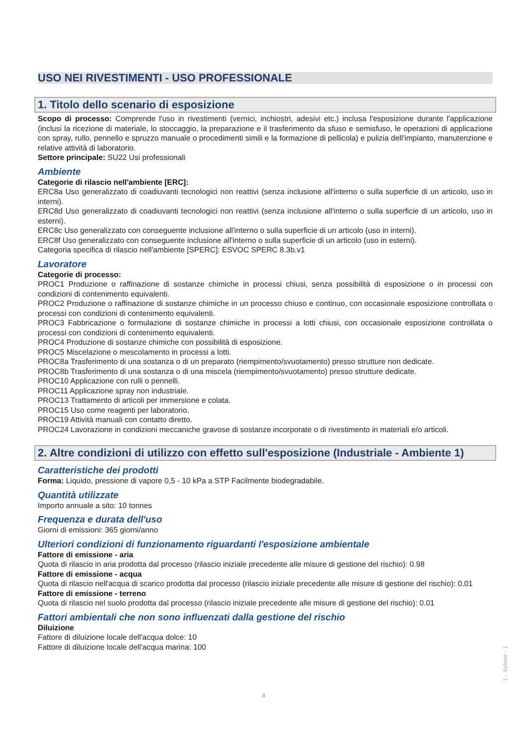USO NEI RIVESTIMENTI - USO PROFESSIONALE
1. Titolo dello scenario di esposizione
Scopo di processo: Comprende l'uso in rivestimenti (vernici, inchiostri, adesivi etc.) inclusa l'esposizione durante l'applicazione (inclusi la ricezione di materiale, lo stoccaggio, la preparazione e il trasferimento da sfuso e semisfuso, le operazioni di applicazione con spray, rullo, pennello e spruzzo manuale o procedimenti simili e la formazione di pellicola) e pulizia dell'impianto, manutenzione e relative attività di laboratorio.
Settore principale: SU22 Usi professionali
Ambiente
Categorie di rilascio nell'ambiente [ERC]:
ERC8a Uso generalizzato di coadiuvanti tecnologici non reattivi (senza inclusione all'interno o sulla superficie di un articolo, uso in interni).
ERC8d Uso generalizzato di coadiuvanti tecnologici non reattivi (senza inclusione all'interno o sulla superficie di un articolo, uso in esterni).
ERC8c Uso generalizzato con conseguente inclusione all'interno o sulla superficie di un articolo (uso in interni).
ERC8f Uso generalizzato con conseguente inclusione all'interno o sulla superficie di un articolo (uso in esterni).
Categoria specifica di rilascio nell'ambiente [SPERC]: ESVOC SPERC 8.3b.v1
Lavoratore
Categorie di processo:
PROC1 Produzione o raffinazione di sostanze chimiche in processi chiusi, senza possibilità di esposizione o in processi con condizioni di contenimento equivalenti.
PROC2 Produzione o raffinazione di sostanze chimiche in un processo chiuso e continuo, con occasionale esposizione controllata o processi con condizioni di contenimento equivalenti.
PROC3 Fabbricazione o formulazione di sostanze chimiche in processi a lotti chiusi, con occasionale esposizione controllata o processi con condizioni di contenimento equivalenti.
PROC4 Produzione di sostanze chimiche con possibilità di esposizione.
PROC5 Miscelazione o mescolamento in processi a lotti.
PROC8a Trasferimento di una sostanza o di un preparato (riempimento/svuotamento) presso strutture non dedicate.
PROC8b Trasferimento di una sostanza o di una miscela (riempimento/svuotamento) presso strutture dedicate.
PROC10 Applicazione con rulli o pennelli.
PROC11 Applicazione spray non industriale.
PROC13 Trattamento di articoli per immersione e colata.
PROC15 Uso come reagenti per laboratorio.
PROC19 Attività manuali con contatto diretto.
PROC24 Lavorazione in condizioni meccaniche gravose di sostanze incorporate o di rivestimento in materiali e/o articoli.
2. Altre condizioni di utilizzo con effetto sull'esposizione (Industriale - Ambiente 1)
Caratteristiche dei prodotti
Forma: Liquido, pressione di vapore 0,5 - 10 kPa a STP Facilmente biodegradabile.
Quantità utilizzate
Importo annuale a sito: 10 tonnes
Frequenza e durata dell'uso
Giorni di emissioni: 365 giorni/anno
Ulteriori condizioni di funzionamento riguardanti l'esposizione ambientale
Fattore di emissione - aria
Quota di rilascio in aria prodotta dal processo (rilascio iniziale precedente alle misure di gestione del rischio): 0.98
Fattore di emissione - acqua
Quota di rilascio nell'acqua di scarico prodotta dal processo (rilascio iniziale precedente alle misure di gestione del rischio): 0.01
Fattore di emissione - terreno
Quota di rilascio nel suolo prodotta dal processo (rilascio iniziale precedente alle misure di gestione del rischio): 0.01
Fattori ambientali che non sono influenzati dalla gestione del rischio
Diluizione
Fattore di diluizione locale dell'acqua dolce: 10
Fattore di diluizione locale dell'acqua marina: 100
1 - Xylene - 1
4